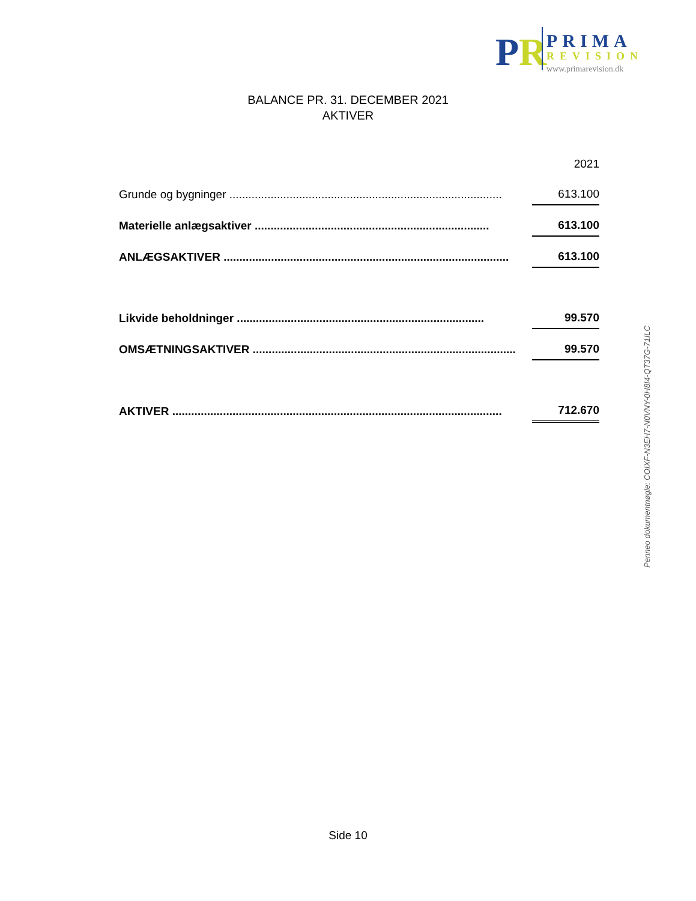PR
PRIMA
REVISION
www.primarevision.dk
BALANCE PR. 31. DECEMBER 2021
AKTIVER
| | | 2021 |
| Grunde og bygninger ...................................................................................... | | 613.100 |
| Materielle anlægsaktiver .......................................................................... | | 613.100 |
| ANLÆGSAKTIVER .......................................................................................... | | 613.100 |
| Likvide beholdninger .............................................................................. | | 99.570 |
| OMSÆTNINGSAKTIVER ................................................................................... | | 99.570 |
| AKTIVER ........................................................................................................ | | 712.670 |
Penneo dokumentnøgle: COIXF-N3EH7-N0VNY-0H8I4-QT37G-71ILC
Side 10